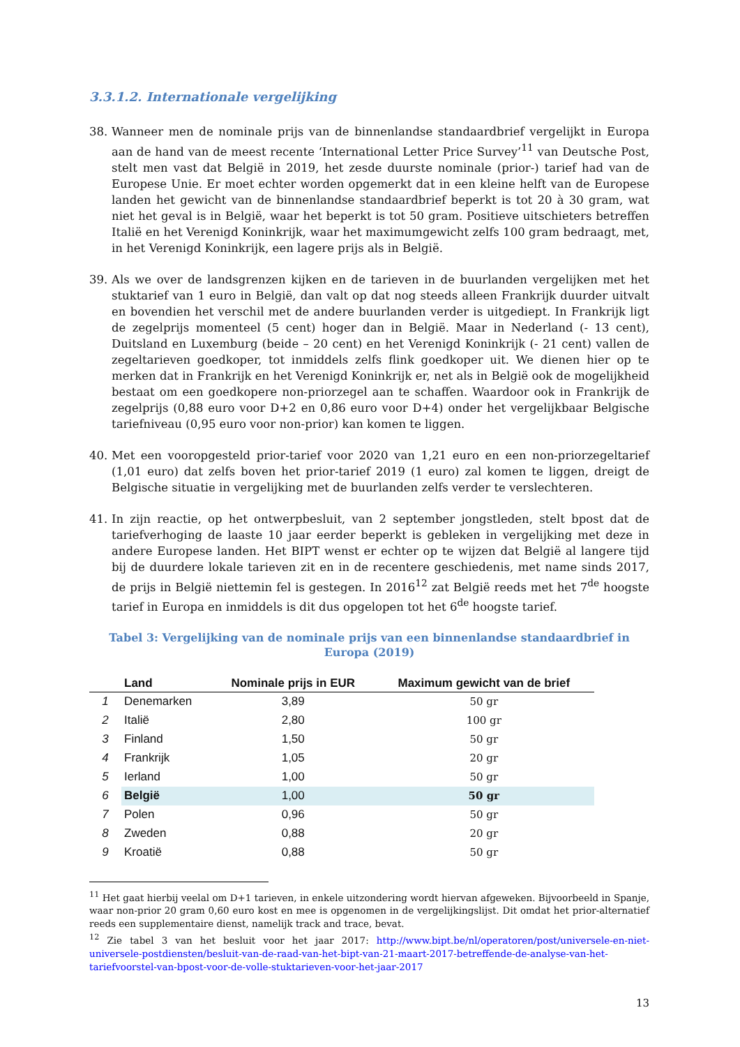3.3.1.2. Internationale vergelijking
38. Wanneer men de nominale prijs van de binnenlandse standaardbrief vergelijkt in Europa aan de hand van de meest recente ‘International Letter Price Survey’<sup>11</sup> van Deutsche Post, stelt men vast dat België in 2019, het zesde duurste nominale (prior-) tarief had van de Europese Unie. Er moet echter worden opgemerkt dat in een kleine helft van de Europese landen het gewicht van de binnenlandse standaardbrief beperkt is tot 20 à 30 gram, wat niet het geval is in België, waar het beperkt is tot 50 gram. Positieve uitschieters betreffen Italië en het Verenigd Koninkrijk, waar het maximumgewicht zelfs 100 gram bedraagt, met, in het Verenigd Koninkrijk, een lagere prijs als in België.
39. Als we over de landsgrenzen kijken en de tarieven in de buurlanden vergelijken met het stuktarief van 1 euro in België, dan valt op dat nog steeds alleen Frankrijk duurder uitvalt en bovendien het verschil met de andere buurlanden verder is uitgediept. In Frankrijk ligt de zegelprijs momenteel (5 cent) hoger dan in België. Maar in Nederland (- 13 cent), Duitsland en Luxemburg (beide – 20 cent) en het Verenigd Koninkrijk (- 21 cent) vallen de zegeltarieven goedkoper, tot inmiddels zelfs flink goedkoper uit. We dienen hier op te merken dat in Frankrijk en het Verenigd Koninkrijk er, net als in België ook de mogelijkheid bestaat om een goedkopere non-priorzegel aan te schaffen. Waardoor ook in Frankrijk de zegelprijs (0,88 euro voor D+2 en 0,86 euro voor D+4) onder het vergelijkbaar Belgische tariefniveau (0,95 euro voor non-prior) kan komen te liggen.
40. Met een vooropgesteld prior-tarief voor 2020 van 1,21 euro en een non-priorzegeltarief (1,01 euro) dat zelfs boven het prior-tarief 2019 (1 euro) zal komen te liggen, dreigt de Belgische situatie in vergelijking met de buurlanden zelfs verder te verslechteren.
41. In zijn reactie, op het ontwerpbesluit, van 2 september jongstleden, stelt bpost dat de tariefverhoging de laaste 10 jaar eerder beperkt is gebleken in vergelijking met deze in andere Europese landen. Het BIPT wenst er echter op te wijzen dat België al langere tijd bij de duurdere lokale tarieven zit en in de recentere geschiedenis, met name sinds 2017, de prijs in België niettemin fel is gestegen. In 2016<sup>12</sup> zat België reeds met het 7<sup>de</sup> hoogste tarief in Europa en inmiddels is dit dus opgelopen tot het 6<sup>de</sup> hoogste tarief.
Tabel 3: Vergelijking van de nominale prijs van een binnenlandse standaardbrief in Europa (2019)
| | Land | Nominale prijs in EUR | Maximum gewicht van de brief |
| --- | --- | --- | --- |
| 1 | Denemarken | 3,89 | 50 gr |
| 2 | Italië | 2,80 | 100 gr |
| 3 | Finland | 1,50 | 50 gr |
| 4 | Frankrijk | 1,05 | 20 gr |
| 5 | Ierland | 1,00 | 50 gr |
| 6 | België | 1,00 | 50 gr |
| 7 | Polen | 0,96 | 50 gr |
| 8 | Zweden | 0,88 | 20 gr |
| 9 | Kroatië | 0,88 | 50 gr |
<sup>11</sup> Het gaat hierbij veelal om D+1 tarieven, in enkele uitzondering wordt hiervan afgeweken. Bijvoorbeeld in Spanje, waar non-prior 20 gram 0,60 euro kost en mee is opgenomen in de vergelijkingslijst. Dit omdat het prior-alternatief reeds een supplementaire dienst, namelijk track and trace, bevat.
<sup>12</sup> Zie tabel 3 van het besluit voor het jaar 2017: http://www.bipt.be/nl/operatoren/post/universele-en-niet-universele-postdiensten/besluit-van-de-raad-van-het-bipt-van-21-maart-2017-betreffende-de-analyse-van-het-tariefvoorstel-van-bpost-voor-de-volle-stuktarieven-voor-het-jaar-2017
13